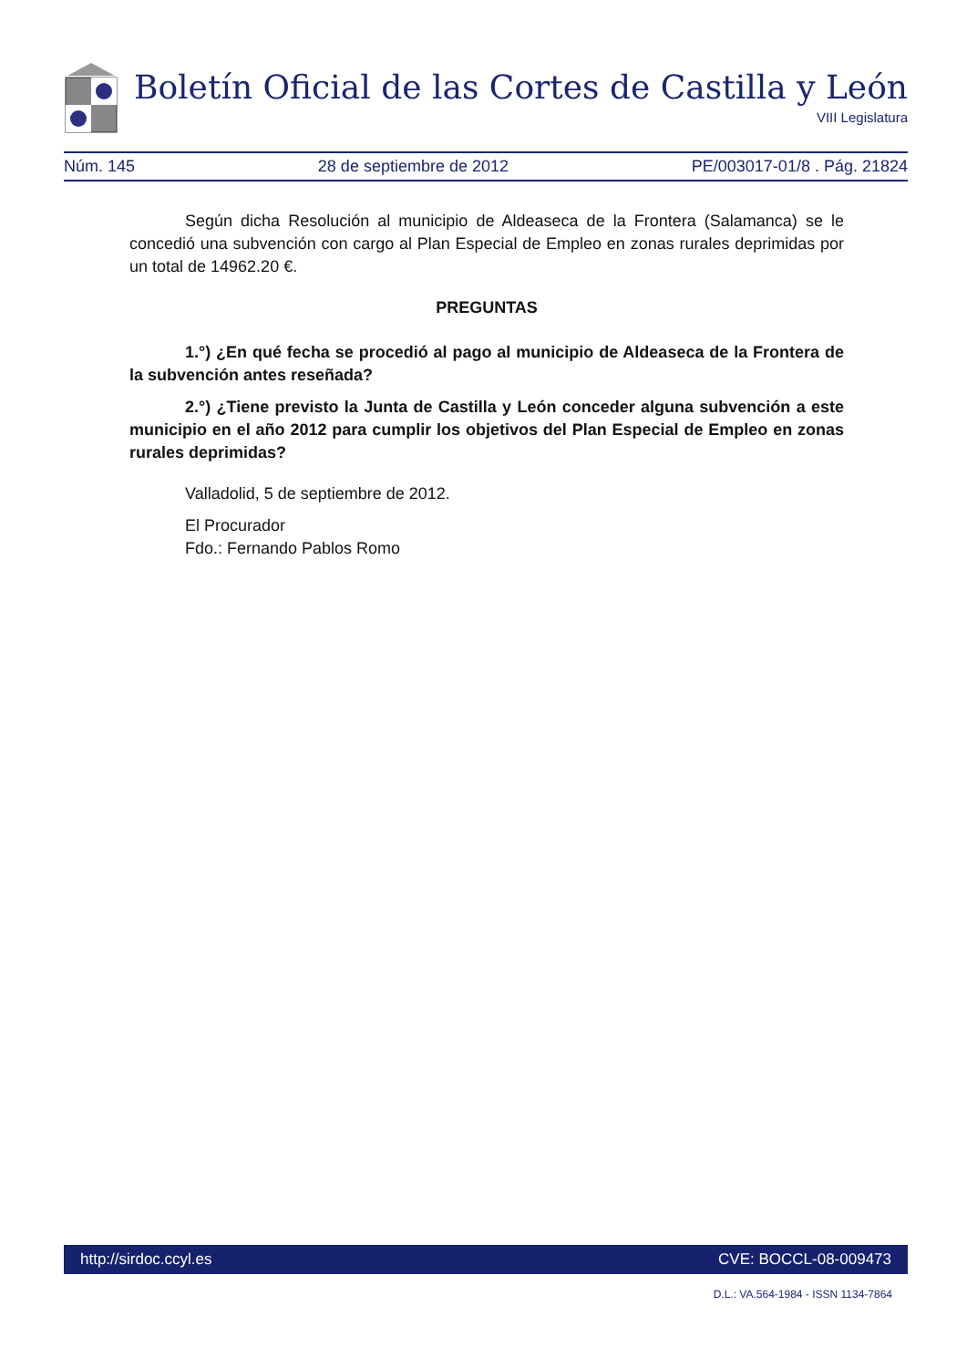Boletín Oficial de las Cortes de Castilla y León
VIII Legislatura
Núm. 145 28 de septiembre de 2012 PE/003017-01/8 . Pág. 21824
Según dicha Resolución al municipio de Aldeaseca de la Frontera (Salamanca) se le concedió una subvención con cargo al Plan Especial de Empleo en zonas rurales deprimidas por un total de 14962.20 €.
PREGUNTAS
1.°) ¿En qué fecha se procedió al pago al municipio de Aldeaseca de la Frontera de la subvención antes reseñada?
2.°) ¿Tiene previsto la Junta de Castilla y León conceder alguna subvención a este municipio en el año 2012 para cumplir los objetivos del Plan Especial de Empleo en zonas rurales deprimidas?
Valladolid, 5 de septiembre de 2012.
El Procurador
Fdo.: Fernando Pablos Romo
http://sirdoc.ccyl.es CVE: BOCCL-08-009473
D.L.: VA.564-1984 - ISSN 1134-7864